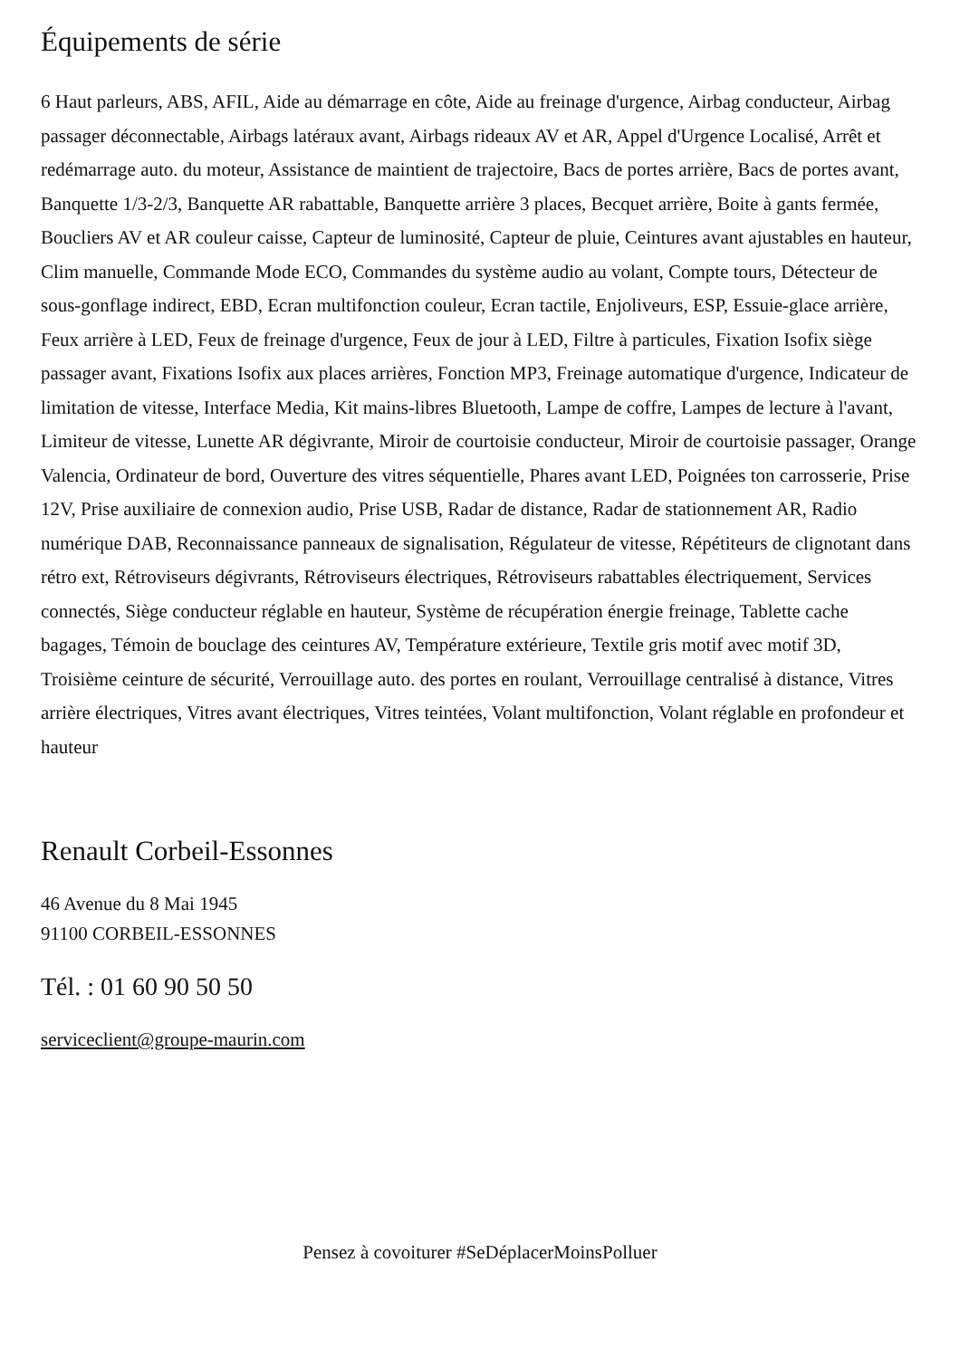Équipements de série
6 Haut parleurs, ABS, AFIL, Aide au démarrage en côte, Aide au freinage d'urgence, Airbag conducteur, Airbag passager déconnectable, Airbags latéraux avant, Airbags rideaux AV et AR, Appel d'Urgence Localisé, Arrêt et redémarrage auto. du moteur, Assistance de maintient de trajectoire, Bacs de portes arrière, Bacs de portes avant, Banquette 1/3-2/3, Banquette AR rabattable, Banquette arrière 3 places, Becquet arrière, Boite à gants fermée, Boucliers AV et AR couleur caisse, Capteur de luminosité, Capteur de pluie, Ceintures avant ajustables en hauteur, Clim manuelle, Commande Mode ECO, Commandes du système audio au volant, Compte tours, Détecteur de sous-gonflage indirect, EBD, Ecran multifonction couleur, Ecran tactile, Enjoliveurs, ESP, Essuie-glace arrière, Feux arrière à LED, Feux de freinage d'urgence, Feux de jour à LED, Filtre à particules, Fixation Isofix siège passager avant, Fixations Isofix aux places arrières, Fonction MP3, Freinage automatique d'urgence, Indicateur de limitation de vitesse, Interface Media, Kit mains-libres Bluetooth, Lampe de coffre, Lampes de lecture à l'avant, Limiteur de vitesse, Lunette AR dégivrante, Miroir de courtoisie conducteur, Miroir de courtoisie passager, Orange Valencia, Ordinateur de bord, Ouverture des vitres séquentielle, Phares avant LED, Poignées ton carrosserie, Prise 12V, Prise auxiliaire de connexion audio, Prise USB, Radar de distance, Radar de stationnement AR, Radio numérique DAB, Reconnaissance panneaux de signalisation, Régulateur de vitesse, Répétiteurs de clignotant dans rétro ext, Rétroviseurs dégivrants, Rétroviseurs électriques, Rétroviseurs rabattables électriquement, Services connectés, Siège conducteur réglable en hauteur, Système de récupération énergie freinage, Tablette cache bagages, Témoin de bouclage des ceintures AV, Température extérieure, Textile gris motif avec motif 3D, Troisième ceinture de sécurité, Verrouillage auto. des portes en roulant, Verrouillage centralisé à distance, Vitres arrière électriques, Vitres avant électriques, Vitres teintées, Volant multifonction, Volant réglable en profondeur et hauteur
Renault Corbeil-Essonnes
46 Avenue du 8 Mai 1945
91100 CORBEIL-ESSONNES
Tél. : 01 60 90 50 50
serviceclient@groupe-maurin.com
Pensez à covoiturer #SeDéplacerMoinsPolluer